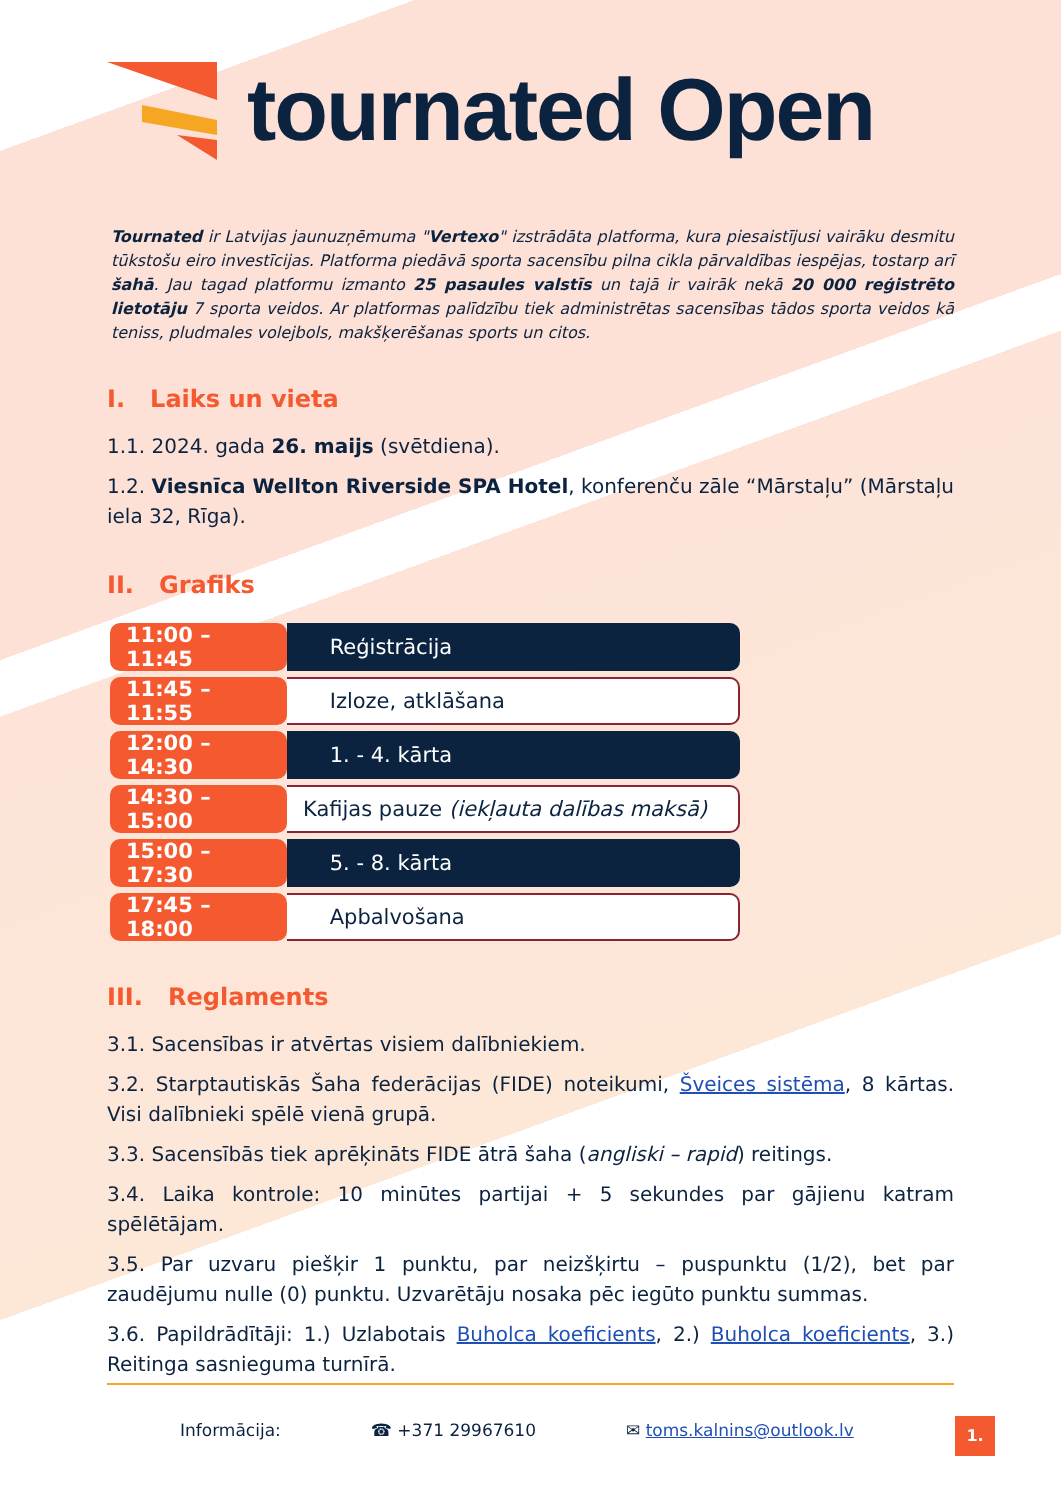tournated Open
Tournated ir Latvijas jaunuzņēmuma "Vertexo" izstrādāta platforma, kura piesaistījusi vairāku desmitu tūkstošu eiro investīcijas. Platforma piedāvā sporta sacensību pilna cikla pārvaldības iespējas, tostarp arī šahā. Jau tagad platformu izmanto 25 pasaules valstīs un tajā ir vairāk nekā 20 000 reģistrēto lietotāju 7 sporta veidos. Ar platformas palīdzību tiek administrētas sacensības tādos sporta veidos kā teniss, pludmales volejbols, makšķerēšanas sports un citos.
I. Laiks un vieta
1.1. 2024. gada 26. maijs (svētdiena).
1.2. Viesnīca Wellton Riverside SPA Hotel, konferenču zāle “Mārstaļu” (Mārstaļu iela 32, Rīga).
II. Grafiks
| 11:00 – 11:45 | Reģistrācija |
| 11:45 – 11:55 | Izloze, atklāšana |
| 12:00 – 14:30 | 1. - 4. kārta |
| 14:30 – 15:00 | Kafijas pauze (iekļauta dalības maksā) |
| 15:00 – 17:30 | 5. - 8. kārta |
| 17:45 – 18:00 | Apbalvošana |
III. Reglaments
3.1. Sacensības ir atvērtas visiem dalībniekiem.
3.2. Starptautiskās Šaha federācijas (FIDE) noteikumi, Šveices sistēma, 8 kārtas. Visi dalībnieki spēlē vienā grupā.
3.3. Sacensībās tiek aprēķināts FIDE ātrā šaha (angliski – rapid) reitings.
3.4. Laika kontrole: 10 minūtes partijai + 5 sekundes par gājienu katram spēlētājam.
3.5. Par uzvaru piešķir 1 punktu, par neizšķirtu – puspunktu (1/2), bet par zaudējumu nulle (0) punktu. Uzvarētāju nosaka pēc iegūto punktu summas.
3.6. Papildrādītāji: 1.) Uzlabotais Buholca koeficients, 2.) Buholca koeficients, 3.) Reitinga sasnieguma turnīrā.
Informācija: ☎ +371 29967610 ✉ toms.kalnins@outlook.lv 1.